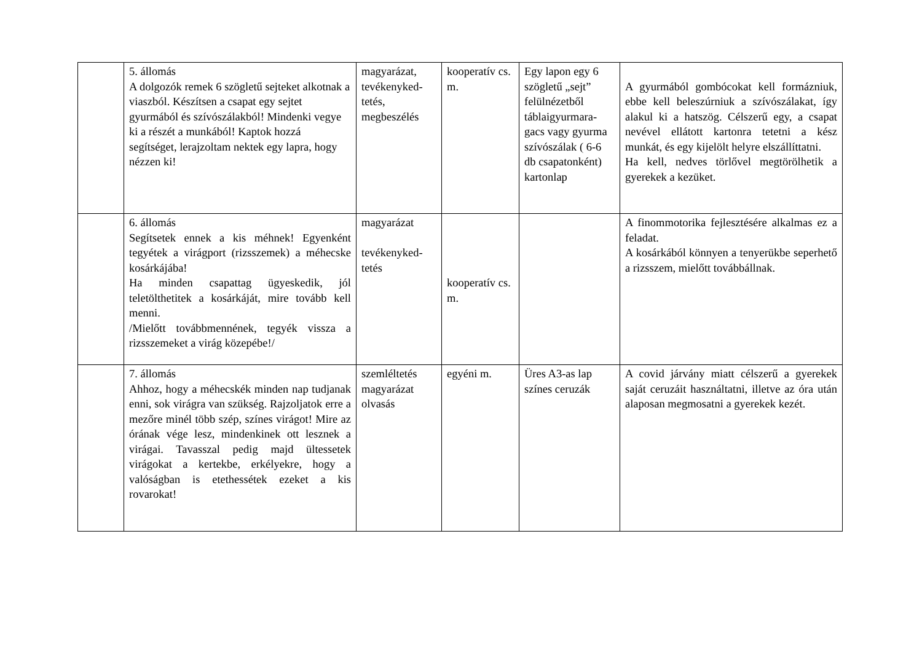| | 5. állomás A dolgozók remek 6 szögletű sejteket alkotnak a viaszból. Készítsen a csapat egy sejtet gyurmából és szívószálakból! Mindenki vegye ki a részét a munkából! Kaptok hozzá segítséget, lerajzoltam nektek egy lapra, hogy nézzen ki! | magyarázat, tevékenyked-tetés, megbeszélés | kooperatív cs. m. | Egy lapon egy 6 szögletű „sejt” felülnézetből táblaigyurmara-gacs vagy gyurma szívószálak ( 6-6 db csapatonként) kartonlap | A gyurmából gombócokat kell formázniuk, ebbe kell beleszúrniuk a szívószálakat, így alakul ki a hatszög. Célszerű egy, a csapat nevével ellátott kartonra tetetni a kész munkát, és egy kijelölt helyre elszállíttatni. Ha kell, nedves törlővel megtörölhetik a gyerekek a kezüket. |
| | 6. állomás Segítsetek ennek a kis méhnek! Egyenként tegyétek a virágport (rizsszemek) a méhecske kosárkájába! Ha minden csapattag ügyeskedik, jól teletölthetitek a kosárkáját, mire tovább kell menni. /Mielőtt továbbmennének, tegyék vissza a rizsszemeket a virág közepébe!/ | magyarázat tevékenyked-tetés | kooperatív cs. m. | | A finommotorika fejlesztésére alkalmas ez a feladat. A kosárkából könnyen a tenyerükbe seperhető a rizsszem, mielőtt továbbállnak. |
| | 7. állomás Ahhoz, hogy a méhecskék minden nap tudjanak enni, sok virágra van szükség. Rajzoljatok erre a mezőre minél több szép, színes virágot! Mire az órának vége lesz, mindenkinek ott lesznek a virágai. Tavasszal pedig majd ültessetek virágokat a kertekbe, erkélyekre, hogy a valóságban is etethessétek ezeket a kis rovarokat! | szemléltetés magyarázat olvasás | egyéni m. | Üres A3-as lap színes ceruzák | A covid járvány miatt célszerű a gyerekek saját ceruzáit használtatni, illetve az óra után alaposan megmosatni a gyerekek kezét. |